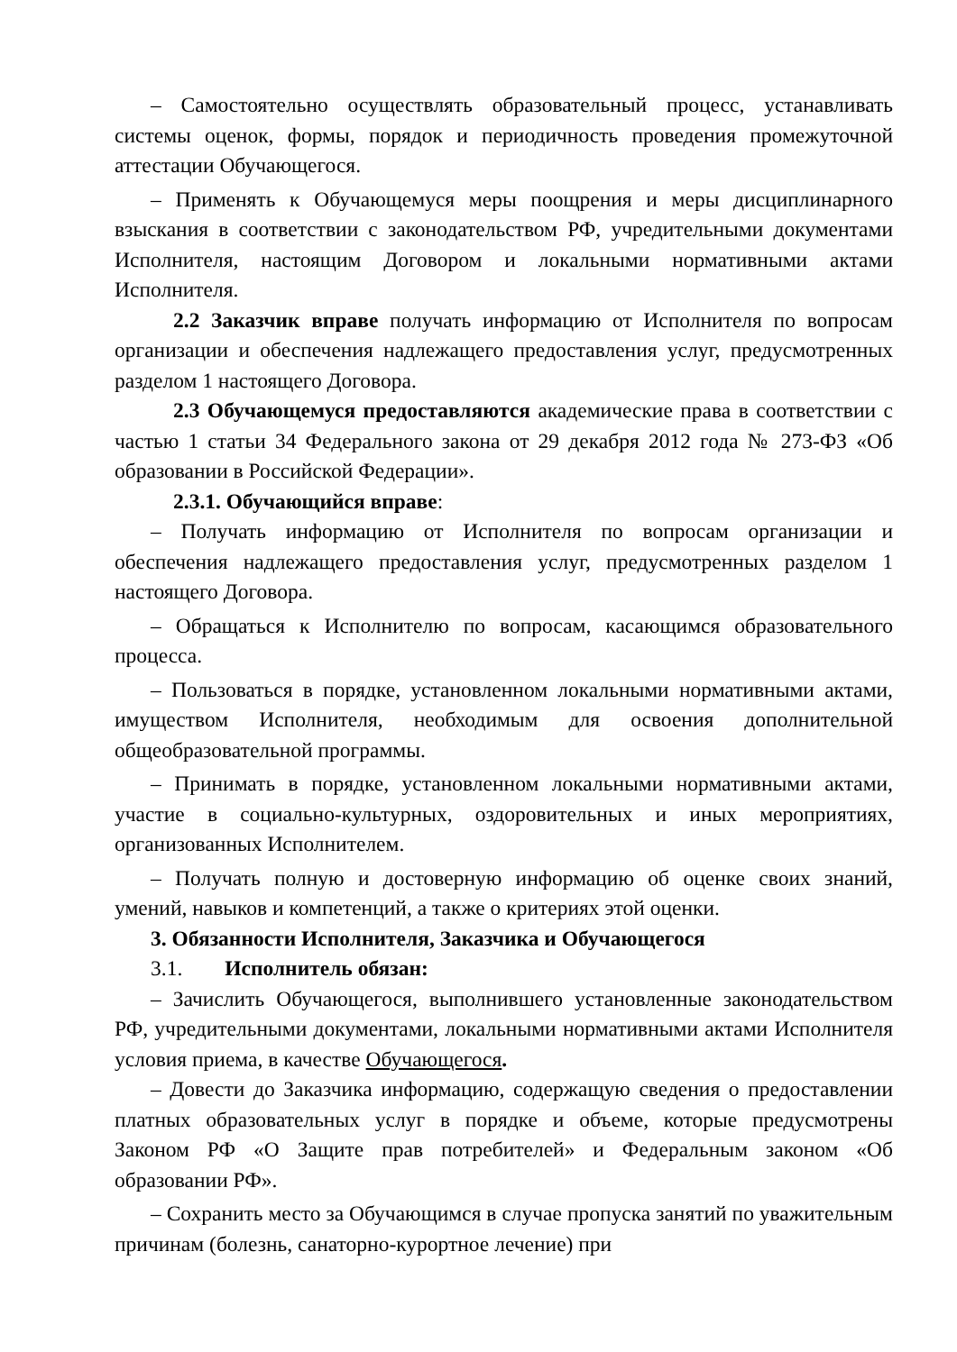– Самостоятельно осуществлять образовательный процесс, устанавливать системы оценок, формы, порядок и периодичность проведения промежуточной аттестации Обучающегося.
– Применять к Обучающемуся меры поощрения и меры дисциплинарного взыскания в соответствии с законодательством РФ, учредительными документами Исполнителя, настоящим Договором и локальными нормативными актами Исполнителя.
2.2 Заказчик вправе получать информацию от Исполнителя по вопросам организации и обеспечения надлежащего предоставления услуг, предусмотренных разделом 1 настоящего Договора.
2.3 Обучающемуся предоставляются академические права в соответствии с частью 1 статьи 34 Федерального закона от 29 декабря 2012 года № 273-ФЗ «Об образовании в Российской Федерации».
2.3.1. Обучающийся вправе:
– Получать информацию от Исполнителя по вопросам организации и обеспечения надлежащего предоставления услуг, предусмотренных разделом 1 настоящего Договора.
– Обращаться к Исполнителю по вопросам, касающимся образовательного процесса.
– Пользоваться в порядке, установленном локальными нормативными актами, имуществом Исполнителя, необходимым для освоения дополнительной общеобразовательной программы.
– Принимать в порядке, установленном локальными нормативными актами, участие в социально-культурных, оздоровительных и иных мероприятиях, организованных Исполнителем.
– Получать полную и достоверную информацию об оценке своих знаний, умений, навыков и компетенций, а также о критериях этой оценки.
3. Обязанности Исполнителя, Заказчика и Обучающегося
3.1. Исполнитель обязан:
– Зачислить Обучающегося, выполнившего установленные законодательством РФ, учредительными документами, локальными нормативными актами Исполнителя условия приема, в качестве Обучающегося.
– Довести до Заказчика информацию, содержащую сведения о предоставлении платных образовательных услуг в порядке и объеме, которые предусмотрены Законом РФ «О Защите прав потребителей» и Федеральным законом «Об образовании РФ».
– Сохранить место за Обучающимся в случае пропуска занятий по уважительным причинам (болезнь, санаторно-курортное лечение) при